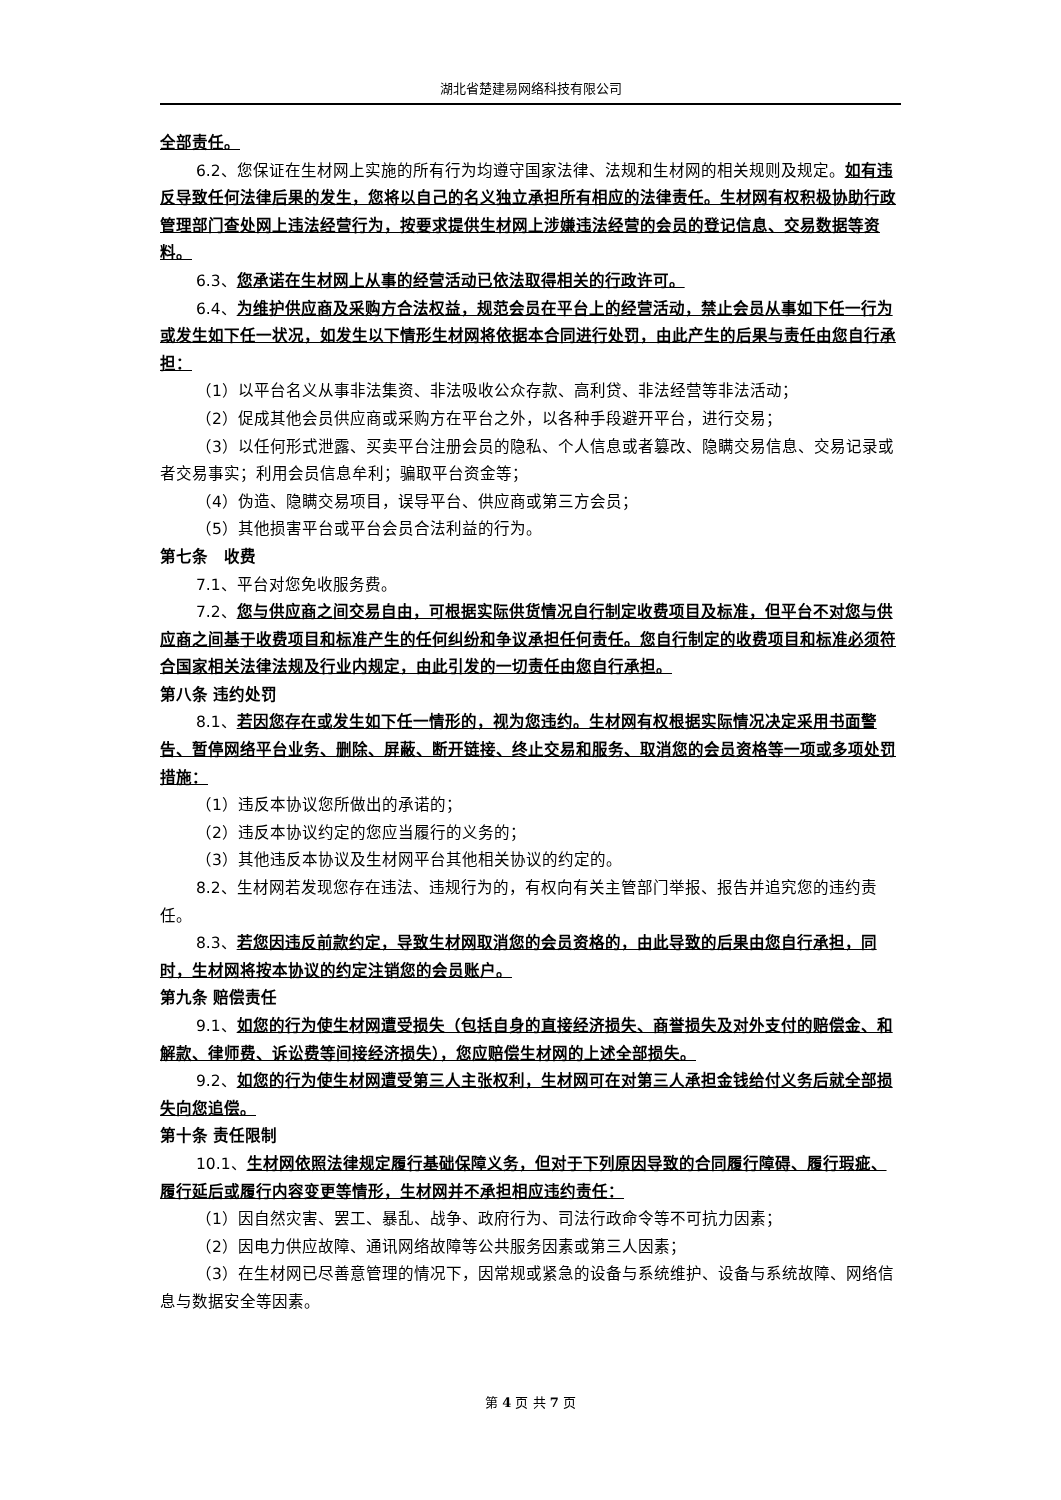湖北省楚建易网络科技有限公司
全部责任。
6.2、您保证在生材网上实施的所有行为均遵守国家法律、法规和生材网的相关规则及规定。如有违反导致任何法律后果的发生，您将以自己的名义独立承担所有相应的法律责任。生材网有权积极协助行政管理部门查处网上违法经营行为，按要求提供生材网上涉嫌违法经营的会员的登记信息、交易数据等资料。
6.3、您承诺在生材网上从事的经营活动已依法取得相关的行政许可。
6.4、为维护供应商及采购方合法权益，规范会员在平台上的经营活动，禁止会员从事如下任一行为或发生如下任一状况，如发生以下情形生材网将依据本合同进行处罚，由此产生的后果与责任由您自行承担：
（1）以平台名义从事非法集资、非法吸收公众存款、高利贷、非法经营等非法活动；
（2）促成其他会员供应商或采购方在平台之外，以各种手段避开平台，进行交易；
（3）以任何形式泄露、买卖平台注册会员的隐私、个人信息或者篡改、隐瞒交易信息、交易记录或者交易事实；利用会员信息牟利；骗取平台资金等；
（4）伪造、隐瞒交易项目，误导平台、供应商或第三方会员；
（5）其他损害平台或平台会员合法利益的行为。
第七条　收费
7.1、平台对您免收服务费。
7.2、您与供应商之间交易自由，可根据实际供货情况自行制定收费项目及标准，但平台不对您与供应商之间基于收费项目和标准产生的任何纠纷和争议承担任何责任。您自行制定的收费项目和标准必须符合国家相关法律法规及行业内规定，由此引发的一切责任由您自行承担。
第八条 违约处罚
8.1、若因您存在或发生如下任一情形的，视为您违约。生材网有权根据实际情况决定采用书面警告、暂停网络平台业务、删除、屏蔽、断开链接、终止交易和服务、取消您的会员资格等一项或多项处罚措施：
（1）违反本协议您所做出的承诺的；
（2）违反本协议约定的您应当履行的义务的；
（3）其他违反本协议及生材网平台其他相关协议的约定的。
8.2、生材网若发现您存在违法、违规行为的，有权向有关主管部门举报、报告并追究您的违约责任。
8.3、若您因违反前款约定，导致生材网取消您的会员资格的，由此导致的后果由您自行承担，同时，生材网将按本协议的约定注销您的会员账户。
第九条 赔偿责任
9.1、如您的行为使生材网遭受损失（包括自身的直接经济损失、商誉损失及对外支付的赔偿金、和解款、律师费、诉讼费等间接经济损失），您应赔偿生材网的上述全部损失。
9.2、如您的行为使生材网遭受第三人主张权利，生材网可在对第三人承担金钱给付义务后就全部损失向您追偿。
第十条 责任限制
10.1、生材网依照法律规定履行基础保障义务，但对于下列原因导致的合同履行障碍、履行瑕疵、履行延后或履行内容变更等情形，生材网并不承担相应违约责任：
（1）因自然灾害、罢工、暴乱、战争、政府行为、司法行政命令等不可抗力因素；
（2）因电力供应故障、通讯网络故障等公共服务因素或第三人因素；
（3）在生材网已尽善意管理的情况下，因常规或紧急的设备与系统维护、设备与系统故障、网络信息与数据安全等因素。
第 4 页 共 7 页